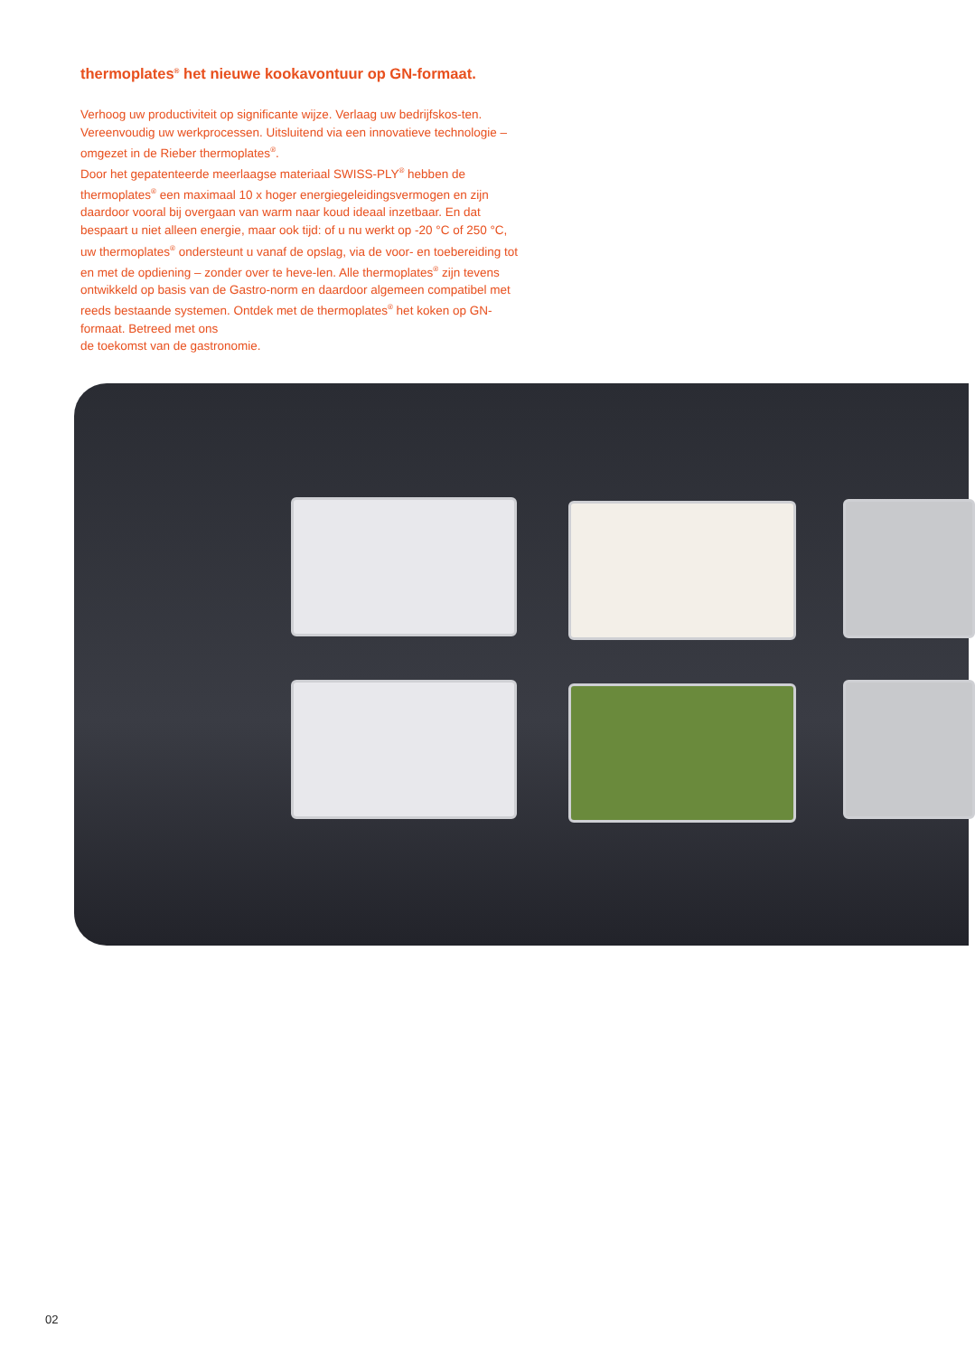thermoplates<sup>®</sup> het nieuwe kookavontuur op GN-formaat.
Verhoog uw productiviteit op significante wijze. Verlaag uw bedrijfskos-ten. Vereenvoudig uw werkprocessen. Uitsluitend via een innovatieve technologie – omgezet in de Rieber thermoplates<sup>®</sup>.
Door het gepatenteerde meerlaagse materiaal SWISS-PLY<sup>®</sup> hebben de thermoplates<sup>®</sup> een maximaal 10 x hoger energiegeleidingsvermogen en zijn daardoor vooral bij overgaan van warm naar koud ideaal inzetbaar. En dat bespaart u niet alleen energie, maar ook tijd: of u nu werkt op -20 °C of 250 °C, uw thermoplates<sup>®</sup> ondersteunt u vanaf de opslag, via de voor- en toebereiding tot en met de opdiening – zonder over te heve-len. Alle thermoplates<sup>®</sup> zijn tevens ontwikkeld op basis van de Gastro-norm en daardoor algemeen compatibel met reeds bestaande systemen. Ontdek met de thermoplates<sup>®</sup> het koken op GN-formaat. Betreed met ons
de toekomst van de gastronomie.
02